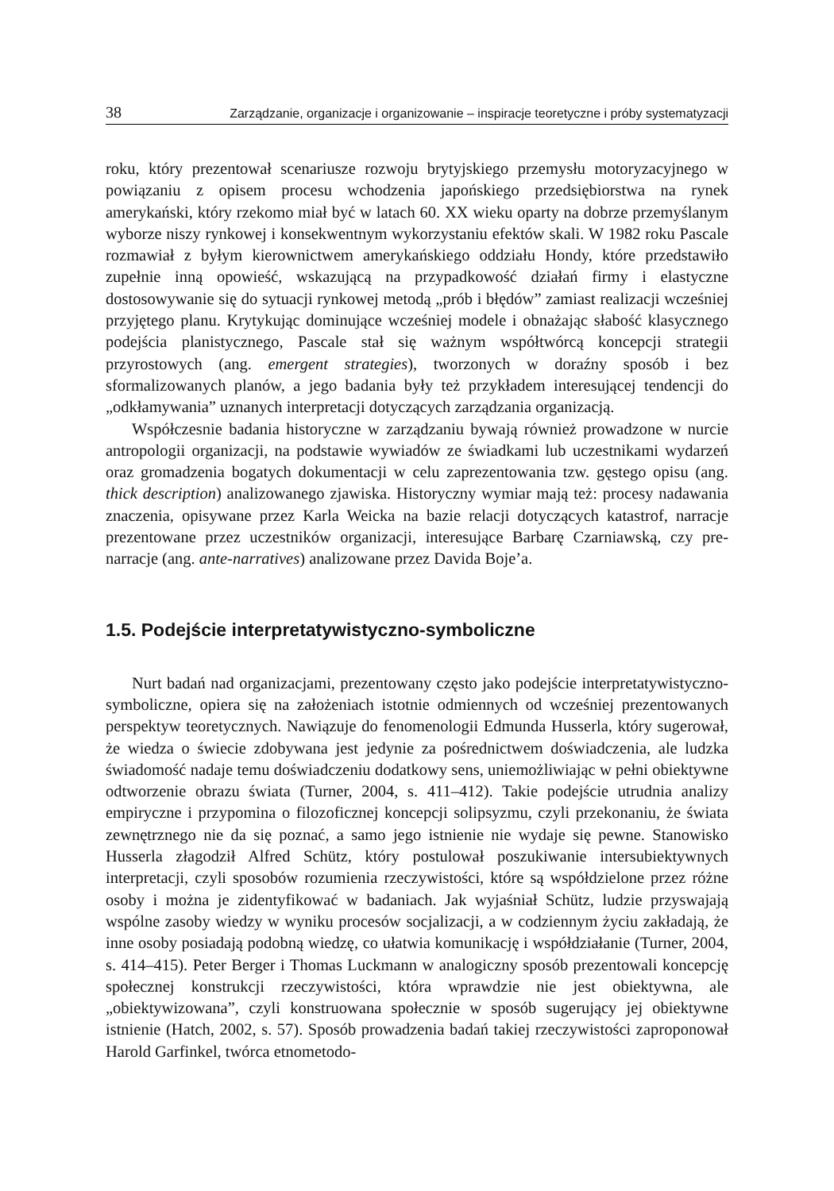38 Zarządzanie, organizacje i organizowanie – inspiracje teoretyczne i próby systematyzacji
roku, który prezentował scenariusze rozwoju brytyjskiego przemysłu motoryzacyjnego w powiązaniu z opisem procesu wchodzenia japońskiego przedsiębiorstwa na rynek amerykański, który rzekomo miał być w latach 60. XX wieku oparty na dobrze przemyślanym wyborze niszy rynkowej i konsekwentnym wykorzystaniu efektów skali. W 1982 roku Pascale rozmawiał z byłym kierownictwem amerykańskiego oddziału Hondy, które przedstawiło zupełnie inną opowieść, wskazującą na przypadkowość działań firmy i elastyczne dostosowywanie się do sytuacji rynkowej metodą „prób i błędów” zamiast realizacji wcześniej przyjętego planu. Krytykując dominujące wcześniej modele i obnażając słabość klasycznego podejścia planistycznego, Pascale stał się ważnym współtwórcą koncepcji strategii przyrostowych (ang. emergent strategies), tworzonych w doraźny sposób i bez sformalizowanych planów, a jego badania były też przykładem interesującej tendencji do „odkłamywania” uznanych interpretacji dotyczących zarządzania organizacją.
Współczesnie badania historyczne w zarządzaniu bywają również prowadzone w nurcie antropologii organizacji, na podstawie wywiadów ze świadkami lub uczestnikami wydarzeń oraz gromadzenia bogatych dokumentacji w celu zaprezentowania tzw. gęstego opisu (ang. thick description) analizowanego zjawiska. Historyczny wymiar mają też: procesy nadawania znaczenia, opisywane przez Karla Weicka na bazie relacji dotyczących katastrof, narracje prezentowane przez uczestników organizacji, interesujące Barbarę Czarniawską, czy pre-narracje (ang. ante-narratives) analizowane przez Davida Boje’a.
1.5. Podejście interpretatywistyczno-symboliczne
Nurt badań nad organizacjami, prezentowany często jako podejście interpretatywistyczno-symboliczne, opiera się na założeniach istotnie odmiennych od wcześniej prezentowanych perspektyw teoretycznych. Nawiązuje do fenomenologii Edmunda Husserla, który sugerował, że wiedza o świecie zdobywana jest jedynie za pośrednictwem doświadczenia, ale ludzka świadomość nadaje temu doświadczeniu dodatkowy sens, uniemożliwiając w pełni obiektywne odtworzenie obrazu świata (Turner, 2004, s. 411–412). Takie podejście utrudnia analizy empiryczne i przypomina o filozoficznej koncepcji solipsyzmu, czyli przekonaniu, że świata zewnętrznego nie da się poznać, a samo jego istnienie nie wydaje się pewne. Stanowisko Husserla złagodził Alfred Schütz, który postulował poszukiwanie intersubiektywnych interpretacji, czyli sposobów rozumienia rzeczywistości, które są współdzielone przez różne osoby i można je zidentyfikować w badaniach. Jak wyjaśniał Schütz, ludzie przyswajają wspólne zasoby wiedzy w wyniku procesów socjalizacji, a w codziennym życiu zakładają, że inne osoby posiadają podobną wiedzę, co ułatwia komunikację i współdziałanie (Turner, 2004, s. 414–415). Peter Berger i Thomas Luckmann w analogiczny sposób prezentowali koncepcję społecznej konstrukcji rzeczywistości, która wprawdzie nie jest obiektywna, ale „obiektywizowana”, czyli konstruowana społecznie w sposób sugerujący jej obiektywne istnienie (Hatch, 2002, s. 57). Sposób prowadzenia badań takiej rzeczywistości zaproponował Harold Garfinkel, twórca etnometodo-